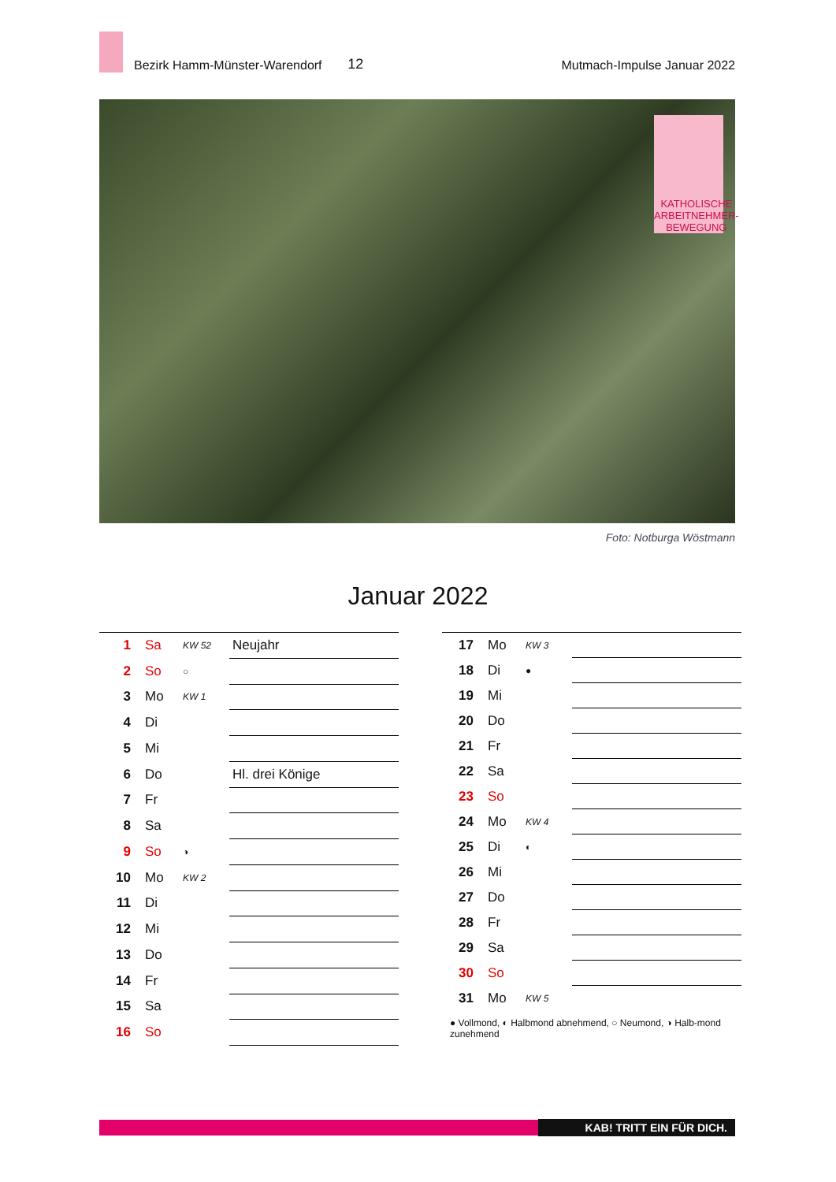Bezirk Hamm-Münster-Warendorf 12 Mutmach-Impulse Januar 2022
KATHOLISCHE ARBEITNEHMER-BEWEGUNG
Foto: Notburga Wöstmann
Januar 2022
| 1 | Sa | KW 52 | Neujahr |
| 2 | So | ○ | |
| 3 | Mo | KW 1 | |
| 4 | Di | | |
| 5 | Mi | | |
| 6 | Do | | Hl. drei Könige |
| 7 | Fr | | |
| 8 | Sa | | |
| 9 | So | ◑ | |
| 10 | Mo | KW 2 | |
| 11 | Di | | |
| 12 | Mi | | |
| 13 | Do | | |
| 14 | Fr | | |
| 15 | Sa | | |
| 16 | So | | |
| 17 | Mo | KW 3 | |
| 18 | Di | ● | |
| 19 | Mi | | |
| 20 | Do | | |
| 21 | Fr | | |
| 22 | Sa | | |
| 23 | So | | |
| 24 | Mo | KW 4 | |
| 25 | Di | ◐ | |
| 26 | Mi | | |
| 27 | Do | | |
| 28 | Fr | | |
| 29 | Sa | | |
| 30 | So | | |
| 31 | Mo | KW 5 | |
● Vollmond, ◐ Halbmond abnehmend, ○ Neumond, ◑ Halb-mond zunehmend
KAB! TRITT EIN FÜR DICH.